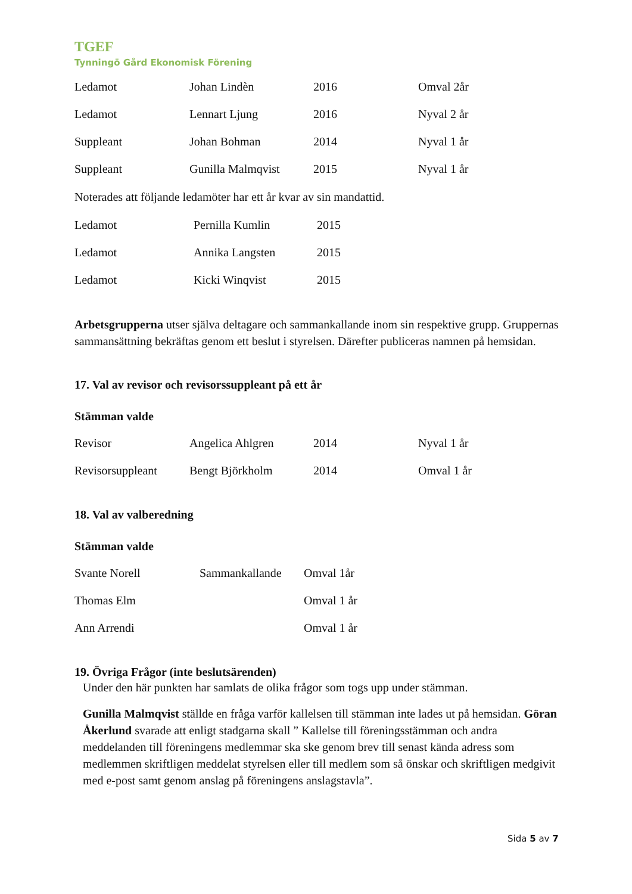TGEF
Tynningö Gård Ekonomisk Förening
| Ledamot | Johan Lindèn | 2016 | Omval 2år |
| Ledamot | Lennart Ljung | 2016 | Nyval 2 år |
| Suppleant | Johan Bohman | 2014 | Nyval 1 år |
| Suppleant | Gunilla Malmqvist | 2015 | Nyval 1 år |
Noterades att följande ledamöter har ett år kvar av sin mandattid.
| Ledamot | Pernilla Kumlin | 2015 |
| Ledamot | Annika Langsten | 2015 |
| Ledamot | Kicki Winqvist | 2015 |
Arbetsgrupperna utser själva deltagare och sammankallande inom sin respektive grupp. Gruppernas sammansättning bekräftas genom ett beslut i styrelsen. Därefter publiceras namnen på hemsidan.
17. Val av revisor och revisorssuppleant på ett år
Stämman valde
| Revisor | Angelica Ahlgren | 2014 | Nyval 1 år |
| Revisorsuppleant | Bengt Björkholm | 2014 | Omval 1 år |
18. Val av valberedning
Stämman valde
| Svante Norell | Sammankallande | Omval 1år |
| Thomas Elm | | Omval 1 år |
| Ann Arrendi | | Omval 1 år |
19. Övriga Frågor (inte beslutsärenden)
Under den här punkten har samlats de olika frågor som togs upp under stämman.
Gunilla Malmqvist ställde en fråga varför kallelsen till stämman inte lades ut på hemsidan. Göran Åkerlund svarade att enligt stadgarna skall ” Kallelse till föreningsstämman och andra meddelanden till föreningens medlemmar ska ske genom brev till senast kända adress som medlemmen skriftligen meddelat styrelsen eller till medlem som så önskar och skriftligen medgivit med e-post samt genom anslag på föreningens anslagstavla”.
Sida 5 av 7